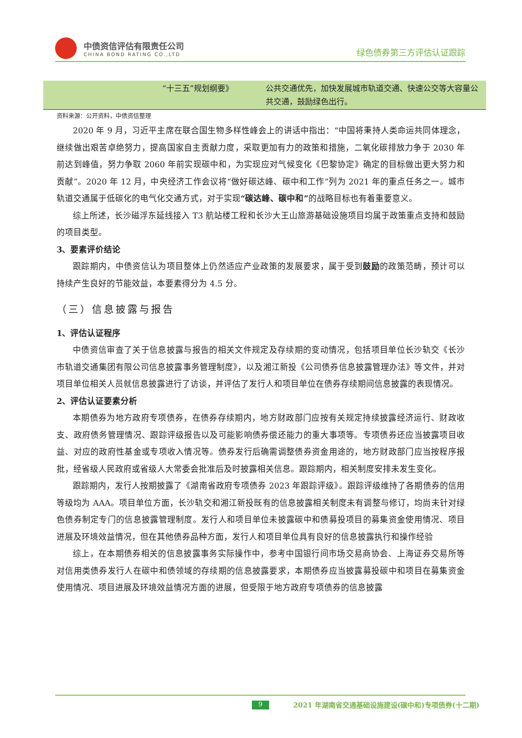中债资信评估有限责任公司
CHINA BOND RATING CO.,LTD
绿色债券第三方评估认证跟踪
| “十三五”规划纲要》 | 公共交通优先，加快发展城市轨道交通、快速公交等大容量公共交通，鼓励绿色出行。 |
资料来源：公开资料，中债资信整理
2020 年 9 月，习近平主席在联合国生物多样性峰会上的讲话中指出：“中国将秉持人类命运共同体理念，继续做出艰苦卓绝努力，提高国家自主贡献力度，采取更加有力的政策和措施，二氧化碳排放力争于 2030 年前达到峰值，努力争取 2060 年前实现碳中和，为实现应对气候变化《巴黎协定》确定的目标做出更大努力和贡献”。2020 年 12 月，中央经济工作会议将“做好碳达峰、碳中和工作”列为 2021 年的重点任务之一。城市轨道交通属于低碳化的电气化交通方式，对于实现“碳达峰、碳中和”的战略目标也有着重要意义。
综上所述，长沙磁浮东延线接入 T3 航站楼工程和长沙大王山旅游基础设施项目均属于政策重点支持和鼓励的项目类型。
3、要素评价结论
跟踪期内，中债资信认为项目整体上仍然适应产业政策的发展要求，属于受到鼓励的政策范畴，预计可以持续产生良好的节能效益，本要素得分为 4.5 分。
（三）信息披露与报告
1、评估认证程序
中债资信审查了关于信息披露与报告的相关文件规定及存续期的变动情况，包括项目单位长沙轨交《长沙市轨道交通集团有限公司信息披露事务管理制度》，以及湘江新投《公司债券信息披露管理办法》等文件，并对项目单位相关人员就信息披露进行了访谈，并评估了发行人和项目单位在债券存续期间信息披露的表现情况。
2、评估认证要素分析
本期债券为地方政府专项债券，在债券存续期内，地方财政部门应按有关规定持续披露经济运行、财政收支、政府债务管理情况、跟踪评级报告以及可能影响债券偿还能力的重大事项等。专项债券还应当披露项目收益、对应的政府性基金或专项收入情况等。债券发行后确需调整债券资金用途的，地方财政部门应当按程序报批，经省级人民政府或省级人大常委会批准后及时披露相关信息。跟踪期内，相关制度安排未发生变化。
跟踪期内，发行人按期披露了《湖南省政府专项债券 2023 年跟踪评级》。跟踪评级维持了各期债券的信用等级均为 AAA。项目单位方面，长沙轨交和湘江新投既有的信息披露相关制度未有调整与修订，均尚未针对绿色债券制定专门的信息披露管理制度。发行人和项目单位未披露碳中和债募投项目的募集资金使用情况、项目进展及环境效益情况，但在其他债券品种方面，发行人和项目单位具有良好的信息披露执行和操作经验
综上，在本期债券相关的信息披露事务实际操作中，参考中国银行间市场交易商协会、上海证券交易所等对信用类债券发行人在碳中和债领域的存续期的信息披露要求，本期债券应当披露募投碳中和项目在募集资金使用情况、项目进展及环境效益情况方面的进展，但受限于地方政府专项债券的信息披露
9 2021 年湖南省交通基础设施建设(碳中和)专项债券(十二期)